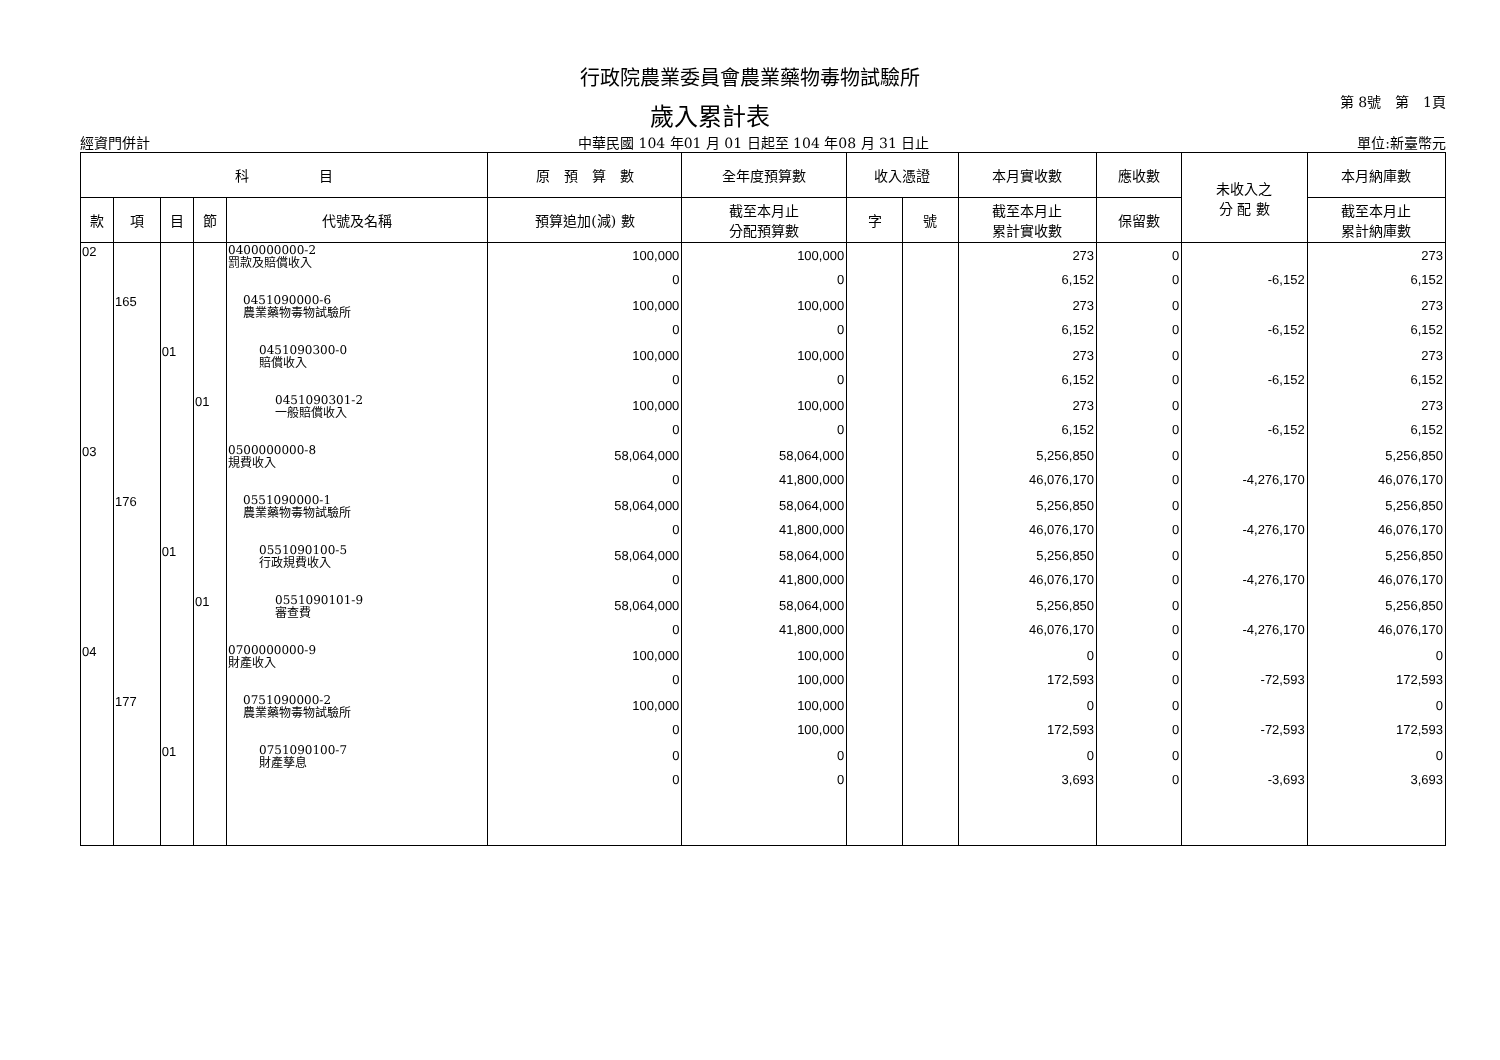行政院農業委員會農業藥物毒物試驗所
歲入累計表 第 8號　第　1頁
經資門併計 中華民國 104 年01 月 01 日起至 104 年08 月 31 日止 單位:新臺幣元
| 科 目 | | | | | 原 預 算 數 | 全年度預算數 | 收入憑證 | | 本月實收數 | 應收數 | 未收入之 分 配 數 | 本月納庫數 |
| --- | --- | --- | --- | --- | --- | --- | --- | --- | --- | --- | --- | --- |
| 款 | 項 | 目 | 節 | 代號及名稱 | 預算追加(減) 數 | 截至本月止 分配預算數 | 字 | 號 | 截至本月止 累計實收數 | 保留數 | | 截至本月止 累計納庫數 |
| 02 | | | | 0400000000-2 罰款及賠償收入 | 100,000 0 | 100,000 0 | | | 273 6,152 | 0 0 | -6,152 | 273 6,152 |
| | 165 | | | 0451090000-6 農業藥物毒物試驗所 | 100,000 0 | 100,000 0 | | | 273 6,152 | 0 0 | -6,152 | 273 6,152 |
| | | 01 | | 0451090300-0 賠償收入 | 100,000 0 | 100,000 0 | | | 273 6,152 | 0 0 | -6,152 | 273 6,152 |
| | | | 01 | 0451090301-2 一般賠償收入 | 100,000 0 | 100,000 0 | | | 273 6,152 | 0 0 | -6,152 | 273 6,152 |
| 03 | | | | 0500000000-8 規費收入 | 58,064,000 0 | 58,064,000 41,800,000 | | | 5,256,850 46,076,170 | 0 0 | -4,276,170 | 5,256,850 46,076,170 |
| | 176 | | | 0551090000-1 農業藥物毒物試驗所 | 58,064,000 0 | 58,064,000 41,800,000 | | | 5,256,850 46,076,170 | 0 0 | -4,276,170 | 5,256,850 46,076,170 |
| | | 01 | | 0551090100-5 行政規費收入 | 58,064,000 0 | 58,064,000 41,800,000 | | | 5,256,850 46,076,170 | 0 0 | -4,276,170 | 5,256,850 46,076,170 |
| | | | 01 | 0551090101-9 審查費 | 58,064,000 0 | 58,064,000 41,800,000 | | | 5,256,850 46,076,170 | 0 0 | -4,276,170 | 5,256,850 46,076,170 |
| 04 | | | | 0700000000-9 財產收入 | 100,000 0 | 100,000 100,000 | | | 0 172,593 | 0 0 | -72,593 | 0 172,593 |
| | 177 | | | 0751090000-2 農業藥物毒物試驗所 | 100,000 0 | 100,000 100,000 | | | 0 172,593 | 0 0 | -72,593 | 0 172,593 |
| | | 01 | | 0751090100-7 財產孳息 | 0 0 | 0 0 | | | 0 3,693 | 0 0 | -3,693 | 0 3,693 |